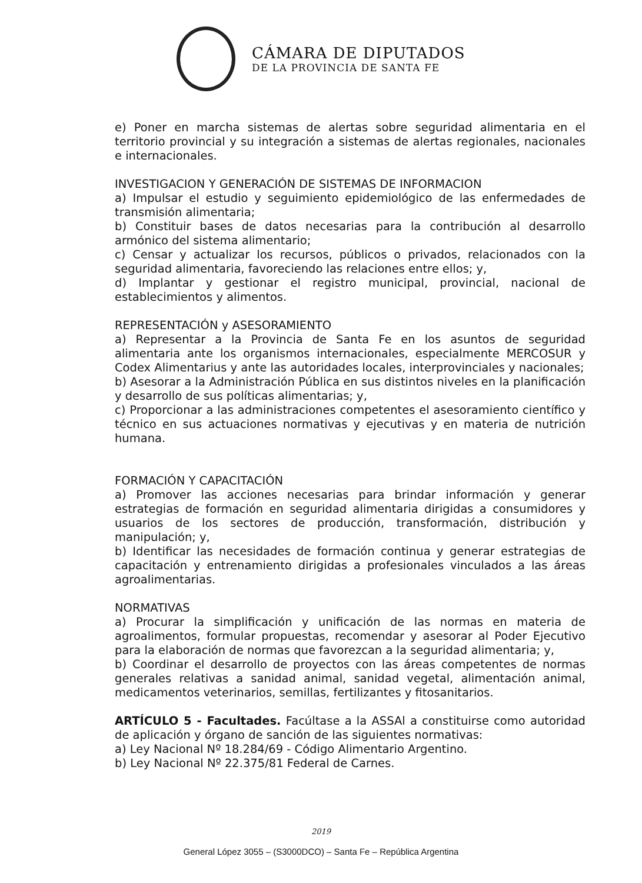CÁMARA DE DIPUTADOS
DE LA PROVINCIA DE SANTA FE
e) Poner en marcha sistemas de alertas sobre seguridad alimentaria en el territorio provincial y su integración a sistemas de alertas regionales, nacionales e internacionales.
INVESTIGACION Y GENERACIÓN DE SISTEMAS DE INFORMACION
a) Impulsar el estudio y seguimiento epidemiológico de las enfermedades de transmisión alimentaria;
b) Constituir bases de datos necesarias para la contribución al desarrollo armónico del sistema alimentario;
c) Censar y actualizar los recursos, públicos o privados, relacionados con la seguridad alimentaria, favoreciendo las relaciones entre ellos; y,
d) Implantar y gestionar el registro municipal, provincial, nacional de establecimientos y alimentos.
REPRESENTACIÓN y ASESORAMIENTO
a) Representar a la Provincia de Santa Fe en los asuntos de seguridad alimentaria ante los organismos internacionales, especialmente MERCOSUR y Codex Alimentarius y ante las autoridades locales, interprovinciales y nacionales;
b) Asesorar a la Administración Pública en sus distintos niveles en la planificación y desarrollo de sus políticas alimentarias; y,
c) Proporcionar a las administraciones competentes el asesoramiento científico y técnico en sus actuaciones normativas y ejecutivas y en materia de nutrición humana.
FORMACIÓN Y CAPACITACIÓN
a) Promover las acciones necesarias para brindar información y generar estrategias de formación en seguridad alimentaria dirigidas a consumidores y usuarios de los sectores de producción, transformación, distribución y manipulación; y,
b) Identificar las necesidades de formación continua y generar estrategias de capacitación y entrenamiento dirigidas a profesionales vinculados a las áreas agroalimentarias.
NORMATIVAS
a) Procurar la simplificación y unificación de las normas en materia de agroalimentos, formular propuestas, recomendar y asesorar al Poder Ejecutivo para la elaboración de normas que favorezcan a la seguridad alimentaria; y,
b) Coordinar el desarrollo de proyectos con las áreas competentes de normas generales relativas a sanidad animal, sanidad vegetal, alimentación animal, medicamentos veterinarios, semillas, fertilizantes y fitosanitarios.
ARTÍCULO 5 - Facultades. Facúltase a la ASSAl a constituirse como autoridad de aplicación y órgano de sanción de las siguientes normativas:
a) Ley Nacional Nº 18.284/69 - Código Alimentario Argentino.
b) Ley Nacional Nº 22.375/81 Federal de Carnes.
2019
General López 3055 – (S3000DCO) – Santa Fe – República Argentina